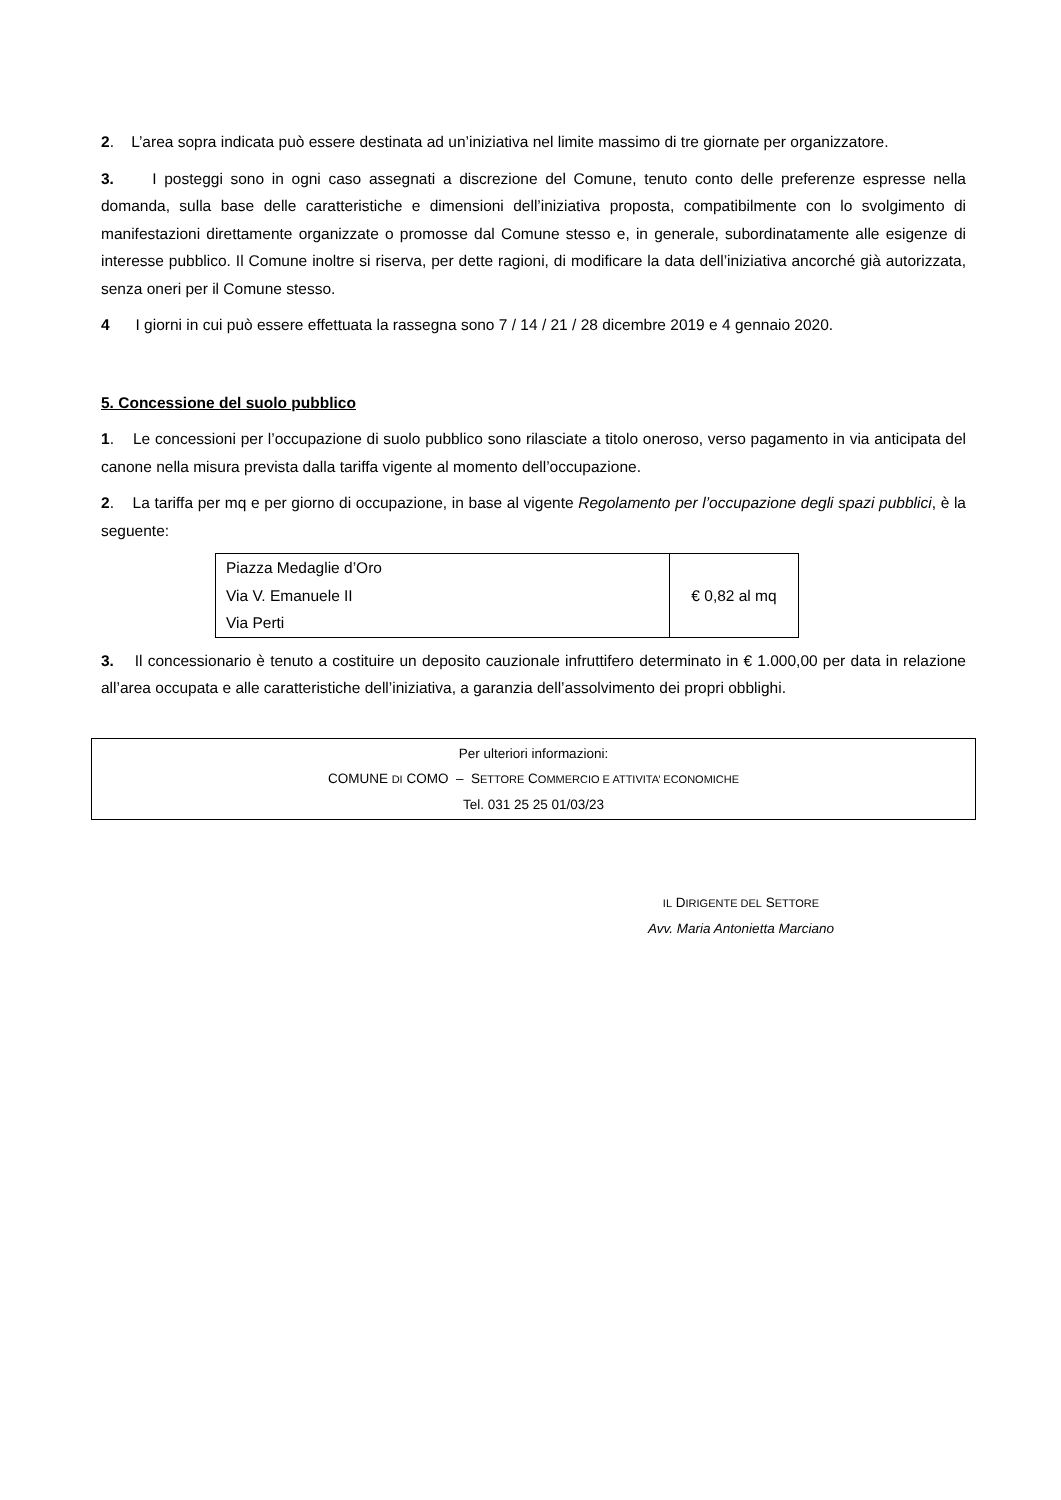2. L’area sopra indicata può essere destinata ad un’iniziativa nel limite massimo di tre giornate per organizzatore.
3. I posteggi sono in ogni caso assegnati a discrezione del Comune, tenuto conto delle preferenze espresse nella domanda, sulla base delle caratteristiche e dimensioni dell’iniziativa proposta, compatibilmente con lo svolgimento di manifestazioni direttamente organizzate o promosse dal Comune stesso e, in generale, subordinatamente alle esigenze di interesse pubblico. Il Comune inoltre si riserva, per dette ragioni, di modificare la data dell’iniziativa ancorché già autorizzata, senza oneri per il Comune stesso.
4 I giorni in cui può essere effettuata la rassegna sono 7 / 14 / 21 / 28 dicembre 2019 e 4 gennaio 2020.
5. Concessione del suolo pubblico
1. Le concessioni per l’occupazione di suolo pubblico sono rilasciate a titolo oneroso, verso pagamento in via anticipata del canone nella misura prevista dalla tariffa vigente al momento dell’occupazione.
2. La tariffa per mq e per giorno di occupazione, in base al vigente Regolamento per l’occupazione degli spazi pubblici, è la seguente:
| Piazza Medaglie d’Oro Via V. Emanuele II Via Perti | € 0,82 al mq |
3. Il concessionario è tenuto a costituire un deposito cauzionale infruttifero determinato in € 1.000,00 per data in relazione all’area occupata e alle caratteristiche dell’iniziativa, a garanzia dell’assolvimento dei propri obblighi.
Per ulteriori informazioni:
COMUNE DI COMO – SETTORE COMMERCIO E ATTIVITA’ ECONOMICHE
Tel. 031 25 25 01/03/23
IL DIRIGENTE DEL SETTORE
Avv. Maria Antonietta Marciano